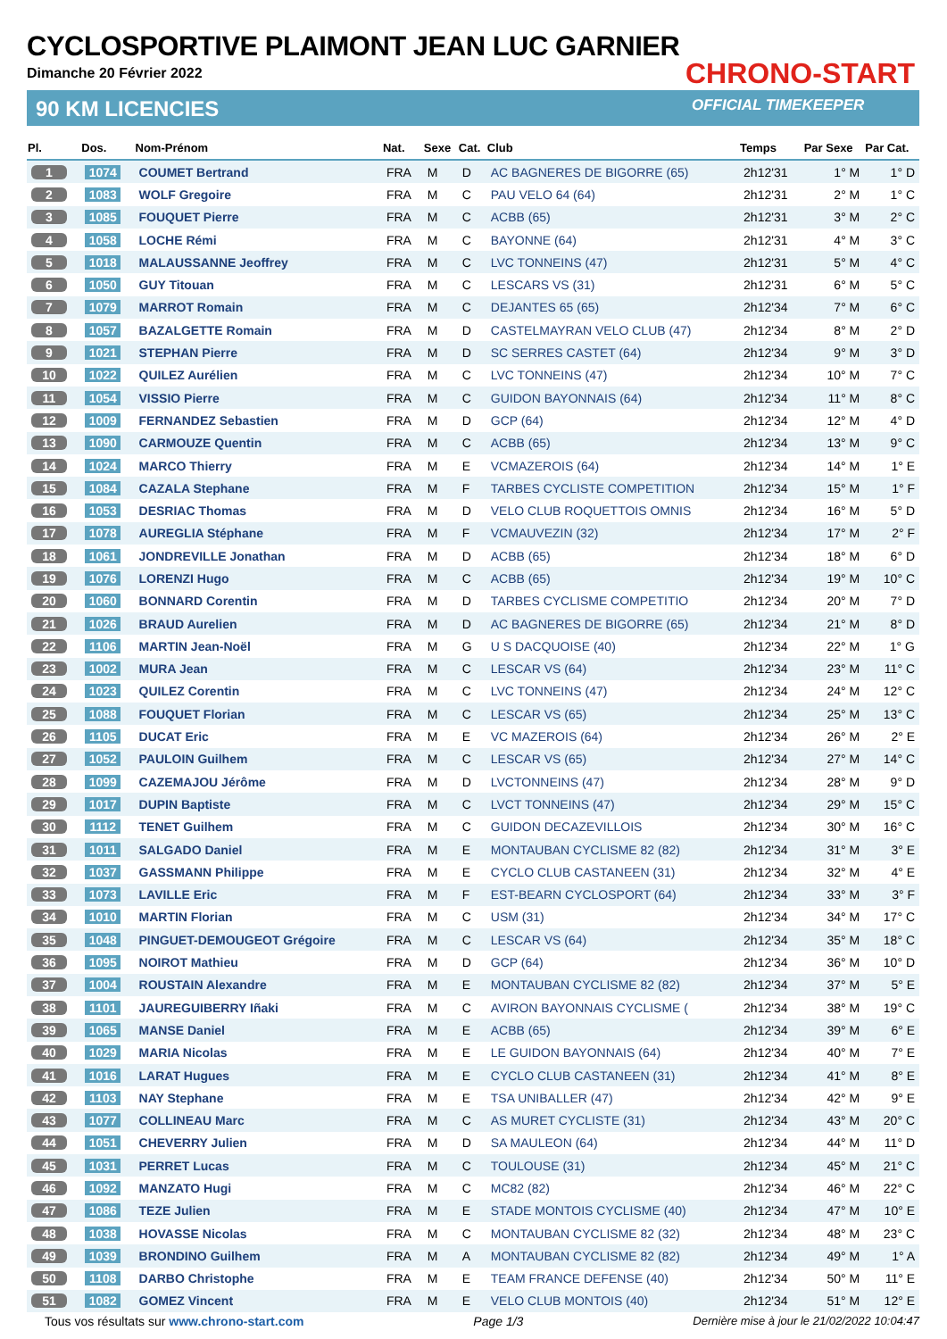CYCLOSPORTIVE PLAIMONT JEAN LUC GARNIER
Dimanche 20 Février 2022
90 KM LICENCIES
CHRONO-START
OFFICIAL TIMEKEEPER
| Pl. | Dos. | Nom-Prénom | Nat. | Sexe | Cat. | Club | Temps | Par Sexe | Par Cat. |
| --- | --- | --- | --- | --- | --- | --- | --- | --- | --- |
| 1 | 1074 | COUMET Bertrand | FRA | M | D | AC BAGNERES DE BIGORRE (65) | 2h12'31 | 1° M | 1° D |
| 2 | 1083 | WOLF Gregoire | FRA | M | C | PAU VELO 64 (64) | 2h12'31 | 2° M | 1° C |
| 3 | 1085 | FOUQUET Pierre | FRA | M | C | ACBB (65) | 2h12'31 | 3° M | 2° C |
| 4 | 1058 | LOCHE Rémi | FRA | M | C | BAYONNE (64) | 2h12'31 | 4° M | 3° C |
| 5 | 1018 | MALAUSSANNE Jeoffrey | FRA | M | C | LVC TONNEINS (47) | 2h12'31 | 5° M | 4° C |
| 6 | 1050 | GUY Titouan | FRA | M | C | LESCARS VS (31) | 2h12'31 | 6° M | 5° C |
| 7 | 1079 | MARROT Romain | FRA | M | C | DEJANTES 65 (65) | 2h12'34 | 7° M | 6° C |
| 8 | 1057 | BAZALGETTE Romain | FRA | M | D | CASTELMAYRAN VELO CLUB (47) | 2h12'34 | 8° M | 2° D |
| 9 | 1021 | STEPHAN Pierre | FRA | M | D | SC SERRES CASTET (64) | 2h12'34 | 9° M | 3° D |
| 10 | 1022 | QUILEZ Aurélien | FRA | M | C | LVC TONNEINS (47) | 2h12'34 | 10° M | 7° C |
| 11 | 1054 | VISSIO Pierre | FRA | M | C | GUIDON BAYONNAIS (64) | 2h12'34 | 11° M | 8° C |
| 12 | 1009 | FERNANDEZ Sebastien | FRA | M | D | GCP (64) | 2h12'34 | 12° M | 4° D |
| 13 | 1090 | CARMOUZE Quentin | FRA | M | C | ACBB (65) | 2h12'34 | 13° M | 9° C |
| 14 | 1024 | MARCO Thierry | FRA | M | E | VCMAZEROIS (64) | 2h12'34 | 14° M | 1° E |
| 15 | 1084 | CAZALA Stephane | FRA | M | F | TARBES CYCLISTE COMPETITION | 2h12'34 | 15° M | 1° F |
| 16 | 1053 | DESRIAC Thomas | FRA | M | D | VELO CLUB ROQUETTOIS OMNIS | 2h12'34 | 16° M | 5° D |
| 17 | 1078 | AUREGLIA Stéphane | FRA | M | F | VCMAUVEZIN (32) | 2h12'34 | 17° M | 2° F |
| 18 | 1061 | JONDREVILLE Jonathan | FRA | M | D | ACBB (65) | 2h12'34 | 18° M | 6° D |
| 19 | 1076 | LORENZI Hugo | FRA | M | C | ACBB (65) | 2h12'34 | 19° M | 10° C |
| 20 | 1060 | BONNARD Corentin | FRA | M | D | TARBES CYCLISME COMPETITIO | 2h12'34 | 20° M | 7° D |
| 21 | 1026 | BRAUD Aurelien | FRA | M | D | AC BAGNERES DE BIGORRE (65) | 2h12'34 | 21° M | 8° D |
| 22 | 1106 | MARTIN Jean-Noël | FRA | M | G | U S DACQUOISE (40) | 2h12'34 | 22° M | 1° G |
| 23 | 1002 | MURA Jean | FRA | M | C | LESCAR VS (64) | 2h12'34 | 23° M | 11° C |
| 24 | 1023 | QUILEZ Corentin | FRA | M | C | LVC TONNEINS (47) | 2h12'34 | 24° M | 12° C |
| 25 | 1088 | FOUQUET Florian | FRA | M | C | LESCAR VS (65) | 2h12'34 | 25° M | 13° C |
| 26 | 1105 | DUCAT Eric | FRA | M | E | VC MAZEROIS (64) | 2h12'34 | 26° M | 2° E |
| 27 | 1052 | PAULOIN Guilhem | FRA | M | C | LESCAR VS (65) | 2h12'34 | 27° M | 14° C |
| 28 | 1099 | CAZEMAJOU Jérôme | FRA | M | D | LVCTONNEINS (47) | 2h12'34 | 28° M | 9° D |
| 29 | 1017 | DUPIN Baptiste | FRA | M | C | LVCT TONNEINS (47) | 2h12'34 | 29° M | 15° C |
| 30 | 1112 | TENET Guilhem | FRA | M | C | GUIDON DECAZEVILLOIS | 2h12'34 | 30° M | 16° C |
| 31 | 1011 | SALGADO Daniel | FRA | M | E | MONTAUBAN CYCLISME 82 (82) | 2h12'34 | 31° M | 3° E |
| 32 | 1037 | GASSMANN Philippe | FRA | M | E | CYCLO CLUB CASTANEEN (31) | 2h12'34 | 32° M | 4° E |
| 33 | 1073 | LAVILLE Eric | FRA | M | F | EST-BEARN CYCLOSPORT (64) | 2h12'34 | 33° M | 3° F |
| 34 | 1010 | MARTIN Florian | FRA | M | C | USM (31) | 2h12'34 | 34° M | 17° C |
| 35 | 1048 | PINGUET-DEMOUGEOT Grégoire | FRA | M | C | LESCAR VS (64) | 2h12'34 | 35° M | 18° C |
| 36 | 1095 | NOIROT Mathieu | FRA | M | D | GCP (64) | 2h12'34 | 36° M | 10° D |
| 37 | 1004 | ROUSTAIN Alexandre | FRA | M | E | MONTAUBAN CYCLISME 82 (82) | 2h12'34 | 37° M | 5° E |
| 38 | 1101 | JAUREGUIBERRY Iñaki | FRA | M | C | AVIRON BAYONNAIS CYCLISME ( | 2h12'34 | 38° M | 19° C |
| 39 | 1065 | MANSE Daniel | FRA | M | E | ACBB (65) | 2h12'34 | 39° M | 6° E |
| 40 | 1029 | MARIA Nicolas | FRA | M | E | LE GUIDON BAYONNAIS (64) | 2h12'34 | 40° M | 7° E |
| 41 | 1016 | LARAT Hugues | FRA | M | E | CYCLO CLUB CASTANEEN (31) | 2h12'34 | 41° M | 8° E |
| 42 | 1103 | NAY Stephane | FRA | M | E | TSA UNIBALLER (47) | 2h12'34 | 42° M | 9° E |
| 43 | 1077 | COLLINEAU Marc | FRA | M | C | AS MURET CYCLISTE (31) | 2h12'34 | 43° M | 20° C |
| 44 | 1051 | CHEVERRY Julien | FRA | M | D | SA MAULEON (64) | 2h12'34 | 44° M | 11° D |
| 45 | 1031 | PERRET Lucas | FRA | M | C | TOULOUSE (31) | 2h12'34 | 45° M | 21° C |
| 46 | 1092 | MANZATO Hugi | FRA | M | C | MC82 (82) | 2h12'34 | 46° M | 22° C |
| 47 | 1086 | TEZE Julien | FRA | M | E | STADE MONTOIS CYCLISME (40) | 2h12'34 | 47° M | 10° E |
| 48 | 1038 | HOVASSE Nicolas | FRA | M | C | MONTAUBAN CYCLISME 82 (32) | 2h12'34 | 48° M | 23° C |
| 49 | 1039 | BRONDINO Guilhem | FRA | M | A | MONTAUBAN CYCLISME 82 (82) | 2h12'34 | 49° M | 1° A |
| 50 | 1108 | DARBO Christophe | FRA | M | E | TEAM FRANCE DEFENSE (40) | 2h12'34 | 50° M | 11° E |
| 51 | 1082 | GOMEZ Vincent | FRA | M | E | VELO CLUB MONTOIS (40) | 2h12'34 | 51° M | 12° E |
Tous vos résultats sur www.chrono-start.com Page 1/3 Dernière mise à jour le 21/02/2022 10:04:47